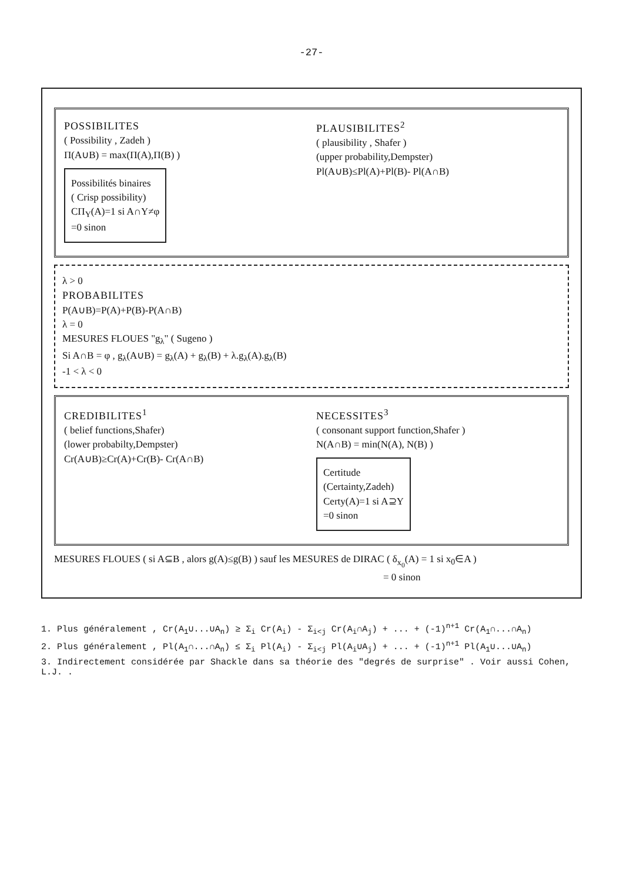-27-
POSSIBILITES
( Possibility , Zadeh )
Π(A∪B) = max(Π(A),Π(B) )
Possibilités binaires
( Crisp possibility)
CΠ<sub>Y</sub>(A)=1 si A∩Y≠φ
=0 sinon
PLAUSIBILITES<sup>2</sup>
( plausibility , Shafer )
(upper probability,Dempster)
Pl(A∪B)≤Pl(A)+Pl(B)- Pl(A∩B)
λ > 0
PROBABILITES
P(A∪B)=P(A)+P(B)-P(A∩B)
λ = 0
MESURES FLOUES "g<sub>λ</sub>" ( Sugeno )
Si A∩B = φ , g<sub>λ</sub>(A∪B) = g<sub>λ</sub>(A) + g<sub>λ</sub>(B) + λ.g<sub>λ</sub>(A).g<sub>λ</sub>(B)
-1 < λ < 0
CREDIBILITES<sup>1</sup>
( belief functions,Shafer)
(lower probabilty,Dempster)
Cr(A∪B)≥Cr(A)+Cr(B)- Cr(A∩B)
NECESSITES<sup>3</sup>
( consonant support function,Shafer )
N(A∩B) = min(N(A), N(B) )
Certitude
(Certainty,Zadeh)
Certy(A)=1 si A⊇Y
=0 sinon
MESURES FLOUES ( si A⊆B , alors g(A)≤g(B) ) sauf les MESURES de DIRAC ( δ<sub>x<sub>0</sub></sub>(A) = 1 si x<sub>0</sub>∈A )
= 0 sinon
1. Plus généralement , Cr(A<sub>1</sub>∪...∪A<sub>n</sub>) ≥ Σ<sub>i</sub> Cr(A<sub>i</sub>) - Σ<sub>i<j</sub> Cr(A<sub>i</sub>∩A<sub>j</sub>) + ... + (-1)<sup>n+1</sup> Cr(A<sub>1</sub>∩...∩A<sub>n</sub>)
2. Plus généralement , Pl(A<sub>1</sub>∩...∩A<sub>n</sub>) ≤ Σ<sub>i</sub> Pl(A<sub>i</sub>) - Σ<sub>i<j</sub> Pl(A<sub>i</sub>∪A<sub>j</sub>) + ... + (-1)<sup>n+1</sup> Pl(A<sub>1</sub>∪...∪A<sub>n</sub>)
3. Indirectement considérée par Shackle dans sa théorie des "degrés de surprise" . Voir aussi Cohen, L.J. .